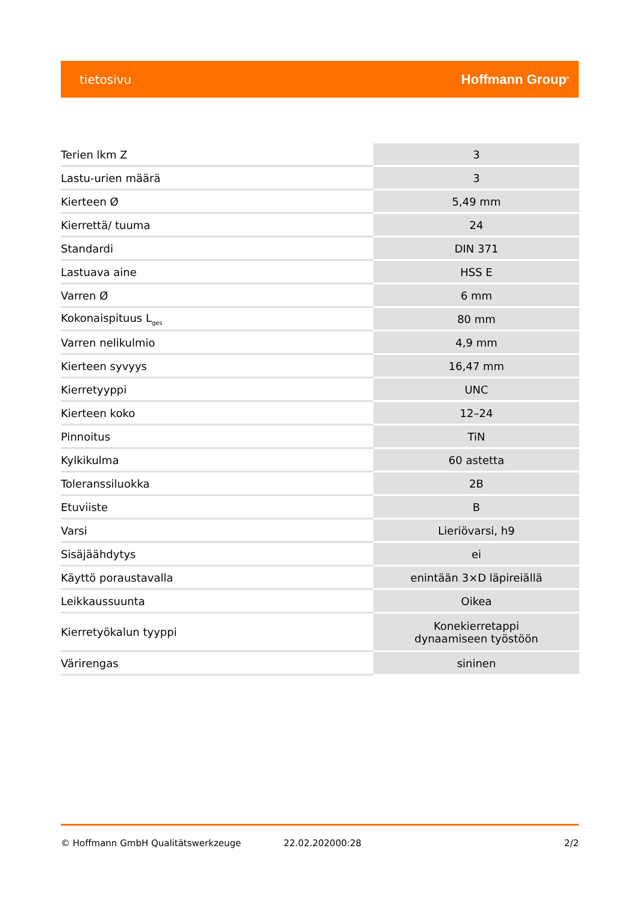tietosivu Hoffmann Group<sup>®</sup>
| Terien lkm Z | 3 |
| Lastu-urien määrä | 3 |
| Kierteen Ø | 5,49 mm |
| Kierrettä/ tuuma | 24 |
| Standardi | DIN 371 |
| Lastuava aine | HSS E |
| Varren Ø | 6 mm |
| Kokonaispituus L<sub>ges</sub> | 80 mm |
| Varren nelikulmio | 4,9 mm |
| Kierteen syvyys | 16,47 mm |
| Kierretyyppi | UNC |
| Kierteen koko | 12–24 |
| Pinnoitus | TiN |
| Kylkikulma | 60 astetta |
| Toleranssiluokka | 2B |
| Etuviiste | B |
| Varsi | Lieriövarsi, h9 |
| Sisäjäähdytys | ei |
| Käyttö poraustavalla | enintään 3×D läpireiällä |
| Leikkaussuunta | Oikea |
| Kierretyökalun tyyppi | Konekierretappi dynaamiseen työstöön |
| Värirengas | sininen |
© Hoffmann GmbH Qualitätswerkzeuge 22.02.202000:28 2/2